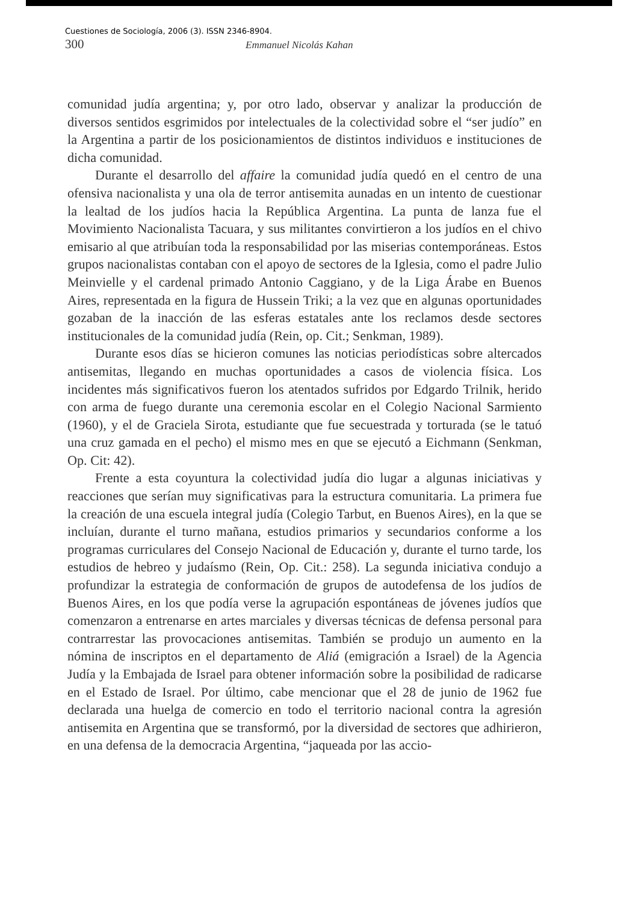Cuestiones de Sociología, 2006 (3). ISSN 2346-8904.
300 Emmanuel Nicolás Kahan
comunidad judía argentina; y, por otro lado, observar y analizar la producción de diversos sentidos esgrimidos por intelectuales de la colectividad sobre el “ser judío” en la Argentina a partir de los posicionamientos de distintos individuos e instituciones de dicha comunidad.
Durante el desarrollo del affaire la comunidad judía quedó en el centro de una ofensiva nacionalista y una ola de terror antisemita aunadas en un intento de cuestionar la lealtad de los judíos hacia la República Argentina. La punta de lanza fue el Movimiento Nacionalista Tacuara, y sus militantes convirtieron a los judíos en el chivo emisario al que atribuían toda la responsabilidad por las miserias contemporáneas. Estos grupos nacionalistas contaban con el apoyo de sectores de la Iglesia, como el padre Julio Meinvielle y el cardenal primado Antonio Caggiano, y de la Liga Árabe en Buenos Aires, representada en la figura de Hussein Triki; a la vez que en algunas oportunidades gozaban de la inacción de las esferas estatales ante los reclamos desde sectores institucionales de la comunidad judía (Rein, op. Cit.; Senkman, 1989).
Durante esos días se hicieron comunes las noticias periodísticas sobre altercados antisemitas, llegando en muchas oportunidades a casos de violencia física. Los incidentes más significativos fueron los atentados sufridos por Edgardo Trilnik, herido con arma de fuego durante una ceremonia escolar en el Colegio Nacional Sarmiento (1960), y el de Graciela Sirota, estudiante que fue secuestrada y torturada (se le tatuó una cruz gamada en el pecho) el mismo mes en que se ejecutó a Eichmann (Senkman, Op. Cit: 42).
Frente a esta coyuntura la colectividad judía dio lugar a algunas iniciativas y reacciones que serían muy significativas para la estructura comunitaria. La primera fue la creación de una escuela integral judía (Colegio Tarbut, en Buenos Aires), en la que se incluían, durante el turno mañana, estudios primarios y secundarios conforme a los programas curriculares del Consejo Nacional de Educación y, durante el turno tarde, los estudios de hebreo y judaísmo (Rein, Op. Cit.: 258). La segunda iniciativa condujo a profundizar la estrategia de conformación de grupos de autodefensa de los judíos de Buenos Aires, en los que podía verse la agrupación espontáneas de jóvenes judíos que comenzaron a entrenarse en artes marciales y diversas técnicas de defensa personal para contrarrestar las provocaciones antisemitas. También se produjo un aumento en la nómina de inscriptos en el departamento de Aliá (emigración a Israel) de la Agencia Judía y la Embajada de Israel para obtener información sobre la posibilidad de radicarse en el Estado de Israel. Por último, cabe mencionar que el 28 de junio de 1962 fue declarada una huelga de comercio en todo el territorio nacional contra la agresión antisemita en Argentina que se transformó, por la diversidad de sectores que adhirieron, en una defensa de la democracia Argentina, “jaqueada por las accio-